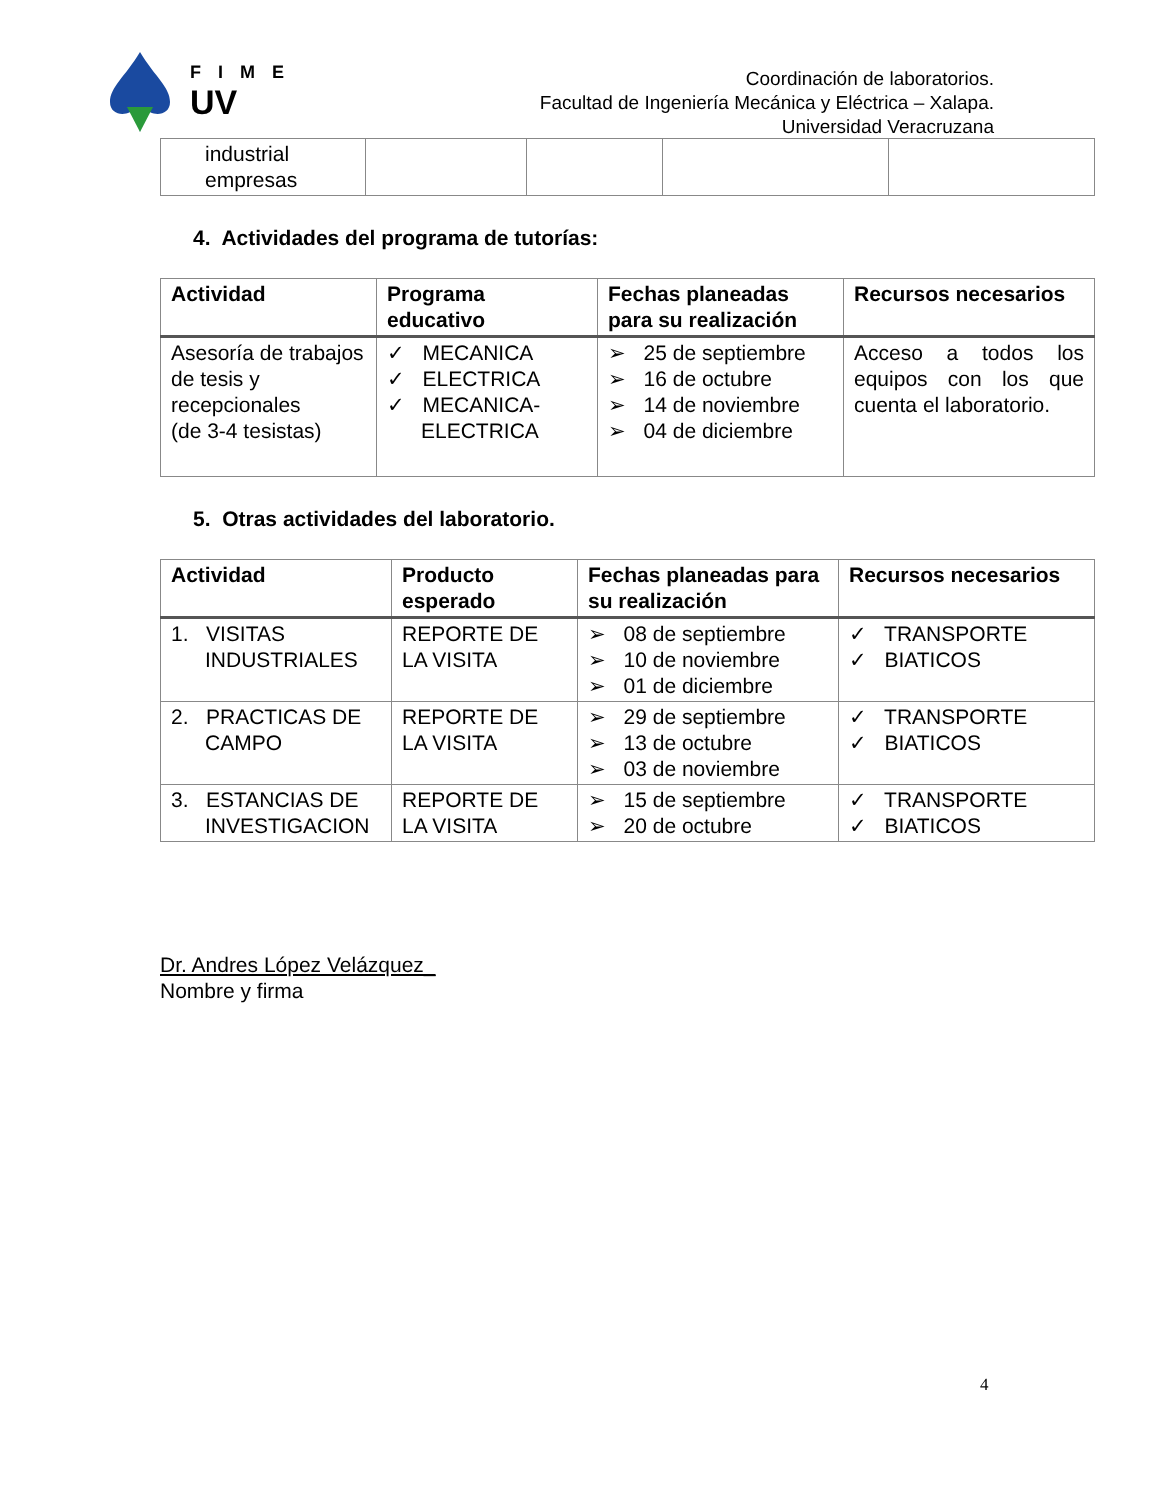F I M E
UV
Coordinación de laboratorios.
Facultad de Ingeniería Mecánica y Eléctrica – Xalapa.
Universidad Veracruzana
| industrial empresas | | | | |
4. Actividades del programa de tutorías:
| Actividad | Programa educativo | Fechas planeadas para su realización | Recursos necesarios |
| --- | --- | --- | --- |
| Asesoría de trabajos de tesis y recepcionales (de 3-4 tesistas) | ✓ MECANICA ✓ ELECTRICA ✓ MECANICA-ELECTRICA | ➢ 25 de septiembre ➢ 16 de octubre ➢ 14 de noviembre ➢ 04 de diciembre | Acceso a todos los equipos con los que cuenta el laboratorio. |
5. Otras actividades del laboratorio.
| Actividad | Producto esperado | Fechas planeadas para su realización | Recursos necesarios |
| --- | --- | --- | --- |
| 1. VISITAS INDUSTRIALES | REPORTE DE LA VISITA | ➢ 08 de septiembre ➢ 10 de noviembre ➢ 01 de diciembre | ✓ TRANSPORTE ✓ BIATICOS |
| 2. PRACTICAS DE CAMPO | REPORTE DE LA VISITA | ➢ 29 de septiembre ➢ 13 de octubre ➢ 03 de noviembre | ✓ TRANSPORTE ✓ BIATICOS |
| 3. ESTANCIAS DE INVESTIGACION | REPORTE DE LA VISITA | ➢ 15 de septiembre ➢ 20 de octubre | ✓ TRANSPORTE ✓ BIATICOS |
Dr. Andres López Velázquez_
Nombre y firma
4